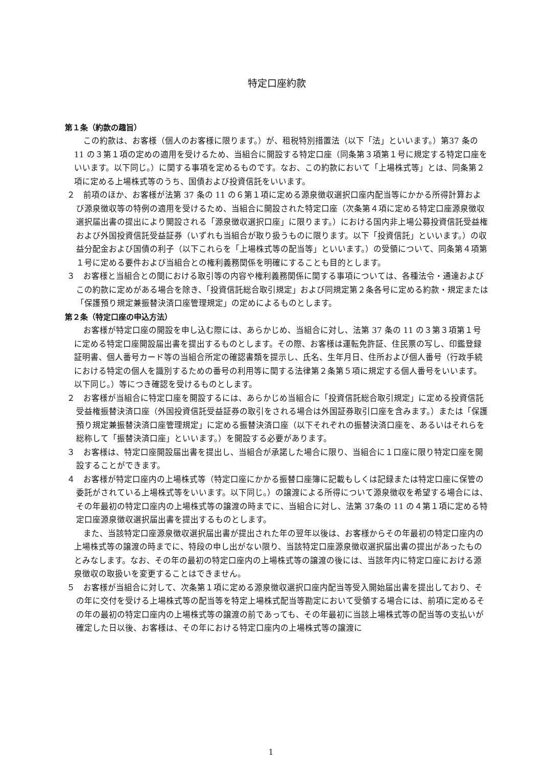特定口座約款
第１条（約款の趣旨）
この約款は、お客様（個人のお客様に限ります。）が、租税特別措置法（以下「法」といいます。）第37 条の 11 の３第１項の定めの適用を受けるため、当組合に開設する特定口座（同条第３項第１号に規定する特定口座をいいます。以下同じ。）に関する事項を定めるものです。なお、この約款において「上場株式等」とは、同条第２項に定める上場株式等のうち、国債および投資信託をいいます。
２　前項のほか、お客様が法第 37 条の 11 の６第１項に定める源泉徴収選択口座内配当等にかかる所得計算および源泉徴収等の特例の適用を受けるため、当組合に開設された特定口座（次条第４項に定める特定口座源泉徴収選択届出書の提出により開設される「源泉徴収選択口座」に限ります。）における国内非上場公募投資信託受益権および外国投資信託受益証券（いずれも当組合が取り扱うものに限ります。以下「投資信託」といいます。）の収益分配金および国債の利子（以下これらを「上場株式等の配当等」といいます。）の受領について、同条第４項第１号に定める要件および当組合との権利義務関係を明確にすることも目的とします。
３　お客様と当組合との間における取引等の内容や権利義務関係に関する事項については、各種法令・通達およびこの約款に定めがある場合を除き、「投資信託総合取引規定」および同規定第２条各号に定める約款・規定または「保護預り規定兼振替決済口座管理規定」の定めによるものとします。
第２条（特定口座の申込方法）
お客様が特定口座の開設を申し込む際には、あらかじめ、当組合に対し、法第 37 条の 11 の３第３項第１号に定める特定口座開設届出書を提出するものとします。その際、お客様は運転免許証、住民票の写し、印鑑登録証明書、個人番号カード等の当組合所定の確認書類を提示し、氏名、生年月日、住所および個人番号（行政手続における特定の個人を識別するための番号の利用等に関する法律第２条第５項に規定する個人番号をいいます。以下同じ。）等につき確認を受けるものとします。
２　お客様が当組合に特定口座を開設するには、あらかじめ当組合に「投資信託総合取引規定」に定める投資信託受益権振替決済口座（外国投資信託受益証券の取引をされる場合は外国証券取引口座を含みます。）または「保護預り規定兼振替決済口座管理規定」に定める振替決済口座（以下それぞれの振替決済口座を、あるいはそれらを総称して「振替決済口座」といいます。）を開設する必要があります。
３　お客様は、特定口座開設届出書を提出し、当組合が承諾した場合に限り、当組合に１口座に限り特定口座を開設することができます。
４　お客様が特定口座内の上場株式等（特定口座にかかる振替口座簿に記載もしくは記録または特定口座に保管の委託がされている上場株式等をいいます。以下同じ。）の譲渡による所得について源泉徴収を希望する場合には、その年最初の特定口座内の上場株式等の譲渡の時までに、当組合に対し、法第 37条の 11 の４第１項に定める特定口座源泉徴収選択届出書を提出するものとします。
また、当該特定口座源泉徴収選択届出書が提出された年の翌年以後は、お客様からその年最初の特定口座内の上場株式等の譲渡の時までに、特段の申し出がない限り、当該特定口座源泉徴収選択届出書の提出があったものとみなします。なお、その年の最初の特定口座内の上場株式等の譲渡の後には、当該年内に特定口座における源泉徴収の取扱いを変更することはできません。
５　お客様が当組合に対して、次条第１項に定める源泉徴収選択口座内配当等受入開始届出書を提出しており、その年に交付を受ける上場株式等の配当等を特定上場株式配当等勘定において受領する場合には、前項に定めるその年の最初の特定口座内の上場株式等の譲渡の前であっても、その年最初に当該上場株式等の配当等の支払いが確定した日以後、お客様は、その年における特定口座内の上場株式等の譲渡に
1